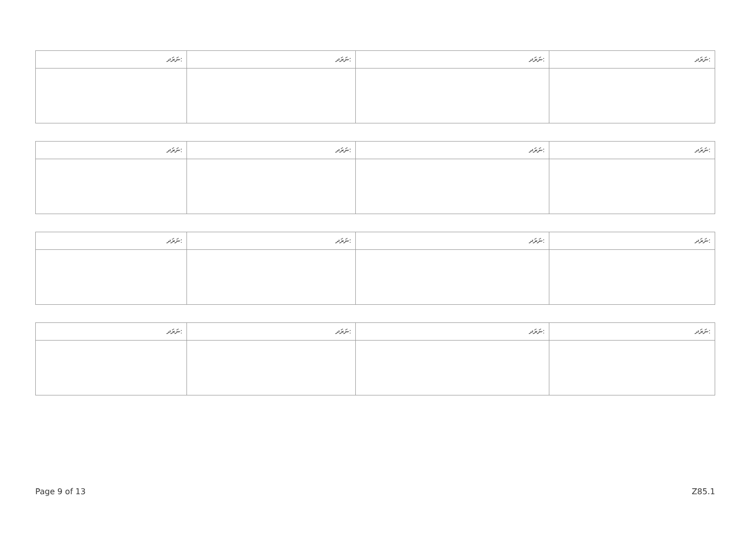| ނަރަދ: | ނަރަދ: | ނަރަދ: | ނަރަދ: |
| --- | --- | --- | --- |
| ނަރަދ: | ނަރަދ: | ނަރަދ: | ނަރަދ: |
| --- | --- | --- | --- |
| ނަރަދ: | ނަރަދ: | ނަރަދ: | ނަރަދ: |
| --- | --- | --- | --- |
| ނަރަދ: | ނަރަދ: | ނަރަދ: | ނަރަދ: |
| --- | --- | --- | --- |
Page 9 of 13 Z85.1